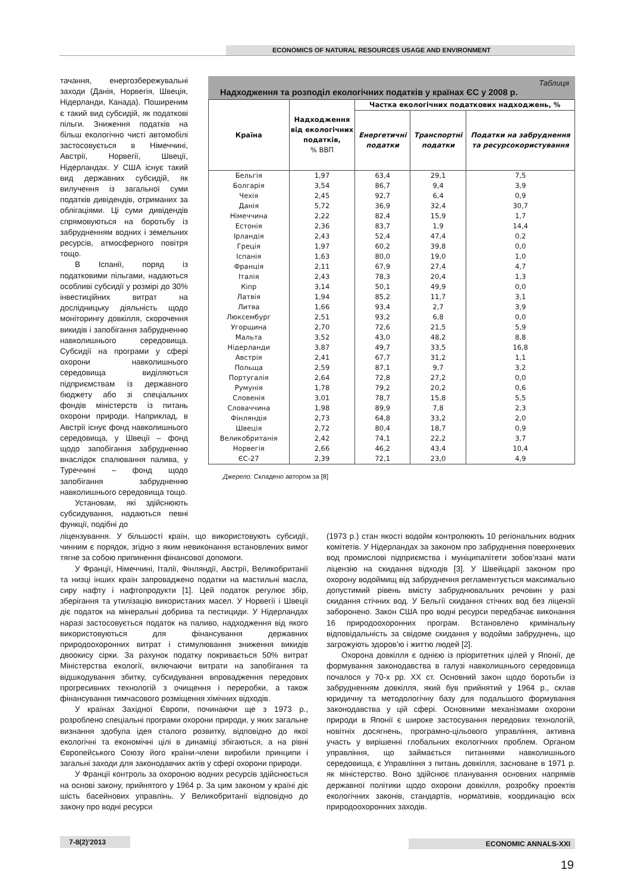ECONOMICS OF NATURAL RESOURCES USAGE AND ENVIRONMENT
тачання, енергозбережувальні заходи (Данія, Норвегія, Швеція, Нідерланди, Канада). Поширеним є такий вид субсидій, як податкові пільги. Зниження податків на більш екологічно чисті автомобілі застосовується в Німеччині, Австрії, Норвегії, Швеції, Нідерландах. У США існує такий вид державних субсидій, як вилучення із загальної суми податків дивідендів, отриманих за облігаціями. Ці суми дивідендів спрямовуються на боротьбу із забрудненням водних і земельних ресурсів, атмосферного повітря тощо.
В Іспанії, поряд із податковими пільгами, надаються особливі субсидії у розмірі до 30% інвестиційних витрат на дослідницьку діяльність щодо моніторингу довкілля, скорочення викидів і запобігання забрудненню навколишнього середовища. Субсидії на програми у сфері охорони навколишнього середовища виділяються підприємствам із державного бюджету або зі спеціальних фондів міністерств із питань охорони природи. Наприклад, в Австрії існує фонд навколишнього середовища, у Швеції – фонд щодо запобігання забрудненню внаслідок спалювання палива, у Туреччині – фонд щодо запобігання забрудненню навколишнього середовища тощо.
Установам, які здійснюють субсидування, надаються певні функції, подібні до
Таблиця
Надходження та розподіл екологічних податків у країнах ЄС у 2008 р.
| Країна | Надходження від екологічних податків, % ВВП | Частка екологічних податкових надходжень, % | | |
| --- | --- | --- | --- | --- |
| | | Енергетичні податки | Транспортні податки | Податки на забруднення та ресурсокористування |
| Бельгія | 1,97 | 63,4 | 29,1 | 7,5 |
| Болгарія | 3,54 | 86,7 | 9,4 | 3,9 |
| Чехія | 2,45 | 92,7 | 6,4 | 0,9 |
| Данія | 5,72 | 36,9 | 32,4 | 30,7 |
| Німеччина | 2,22 | 82,4 | 15,9 | 1,7 |
| Естонія | 2,36 | 83,7 | 1,9 | 14,4 |
| Ірландія | 2,43 | 52,4 | 47,4 | 0,2 |
| Греція | 1,97 | 60,2 | 39,8 | 0,0 |
| Іспанія | 1,63 | 80,0 | 19,0 | 1,0 |
| Франція | 2,11 | 67,9 | 27,4 | 4,7 |
| Італія | 2,43 | 78,3 | 20,4 | 1,3 |
| Кіпр | 3,14 | 50,1 | 49,9 | 0,0 |
| Латвія | 1,94 | 85,2 | 11,7 | 3,1 |
| Литва | 1,66 | 93,4 | 2,7 | 3,9 |
| Люксембург | 2,51 | 93,2 | 6,8 | 0,0 |
| Угорщина | 2,70 | 72,6 | 21,5 | 5,9 |
| Мальта | 3,52 | 43,0 | 48,2 | 8,8 |
| Нідерланди | 3,87 | 49,7 | 33,5 | 16,8 |
| Австрія | 2,41 | 67,7 | 31,2 | 1,1 |
| Польща | 2,59 | 87,1 | 9,7 | 3,2 |
| Португалія | 2,64 | 72,8 | 27,2 | 0,0 |
| Румунія | 1,78 | 79,2 | 20,2 | 0,6 |
| Словенія | 3,01 | 78,7 | 15,8 | 5,5 |
| Словаччина | 1,98 | 89,9 | 7,8 | 2,3 |
| Фінляндія | 2,73 | 64,8 | 33,2 | 2,0 |
| Швеція | 2,72 | 80,4 | 18,7 | 0,9 |
| Великобританія | 2,42 | 74,1 | 22,2 | 3,7 |
| Норвегія | 2,66 | 46,2 | 43,4 | 10,4 |
| ЄС-27 | 2,39 | 72,1 | 23,0 | 4,9 |
Джерело: Складено автором за [8]
ліцензування. У більшості країн, що використовують субсидії, чинним є порядок, згідно з яким невиконання встановлених вимог тягне за собою припинення фінансової допомоги.
У Франції, Німеччині, Італії, Фінляндії, Австрії, Великобританії та низці інших країн запроваджено податки на мастильні масла, сиру нафту і нафтопродукти [1]. Цей податок регулює збір, зберігання та утилізацію використаних масел. У Норвегії і Швеції діє податок на мінеральні добрива та пестициди. У Нідерландах наразі застосовується податок на паливо, надходження від якого використовуються для фінансування державних природоохоронних витрат і стимулювання зниження викидів двоокису сірки. За рахунок податку покривається 50% витрат Міністерства екології, включаючи витрати на запобігання та відшкодування збитку, субсидування впровадження передових прогресивних технологій з очищення і переробки, а також фінансування тимчасового розміщення хімічних відходів.
У країнах Західної Європи, починаючи ще з 1973 р., розроблено спеціальні програми охорони природи, у яких загальне визнання здобула ідея сталого розвитку, відповідно до якої екологічні та економічні цілі в динаміці збігаються, а на рівні Європейського Союзу його країни-члени виробили принципи і загальні заходи для законодавчих актів у сфері охорони природи.
У Франції контроль за охороною водних ресурсів здійснюється на основі закону, прийнятого у 1964 р. За цим законом у країні діє шість басейнових управлінь. У Великобританії відповідно до закону про водні ресурси
(1973 р.) стан якості водойм контролюють 10 регіональних водних комітетів. У Нідерландах за законом про забруднення поверхневих вод промислові підприємства і муніципалітети зобов’язані мати ліцензію на скидання відходів [3]. У Швейцарії законом про охорону водоймищ від забруднення регламентується максимально допустимий рівень вмісту забруднювальних речовин у разі скидання стічних вод. У Бельгії скидання стічних вод без ліцензії заборонено. Закон США про водні ресурси передбачає виконання 16 природоохоронних програм. Встановлено кримінальну відповідальність за свідоме скидання у водойми забруднень, що загрожують здоров’ю і життю людей [2].
Охорона довкілля є однією із пріоритетних цілей у Японії, де формування законодавства в галузі навколишнього середовища почалося у 70-х рр. XX ст. Основний закон щодо боротьби із забрудненням довкілля, який був прийнятий у 1964 р., склав юридичну та методологічну базу для подальшого формування законодавства у цій сфері. Основними механізмами охорони природи в Японії є широке застосування передових технологій, новітніх досягнень, програмно-цільового управління, активна участь у вирішенні глобальних екологічних проблем. Органом управління, що займається питаннями навколишнього середовища, є Управління з питань довкілля, засноване в 1971 р. як міністерство. Воно здійснює планування основних напрямів державної політики щодо охорони довкілля, розробку проектів екологічних законів, стандартів, нормативів, координацію всіх природоохоронних заходів.
7-8(2)’2013 ECONOMIC ANNALS-XXI
19